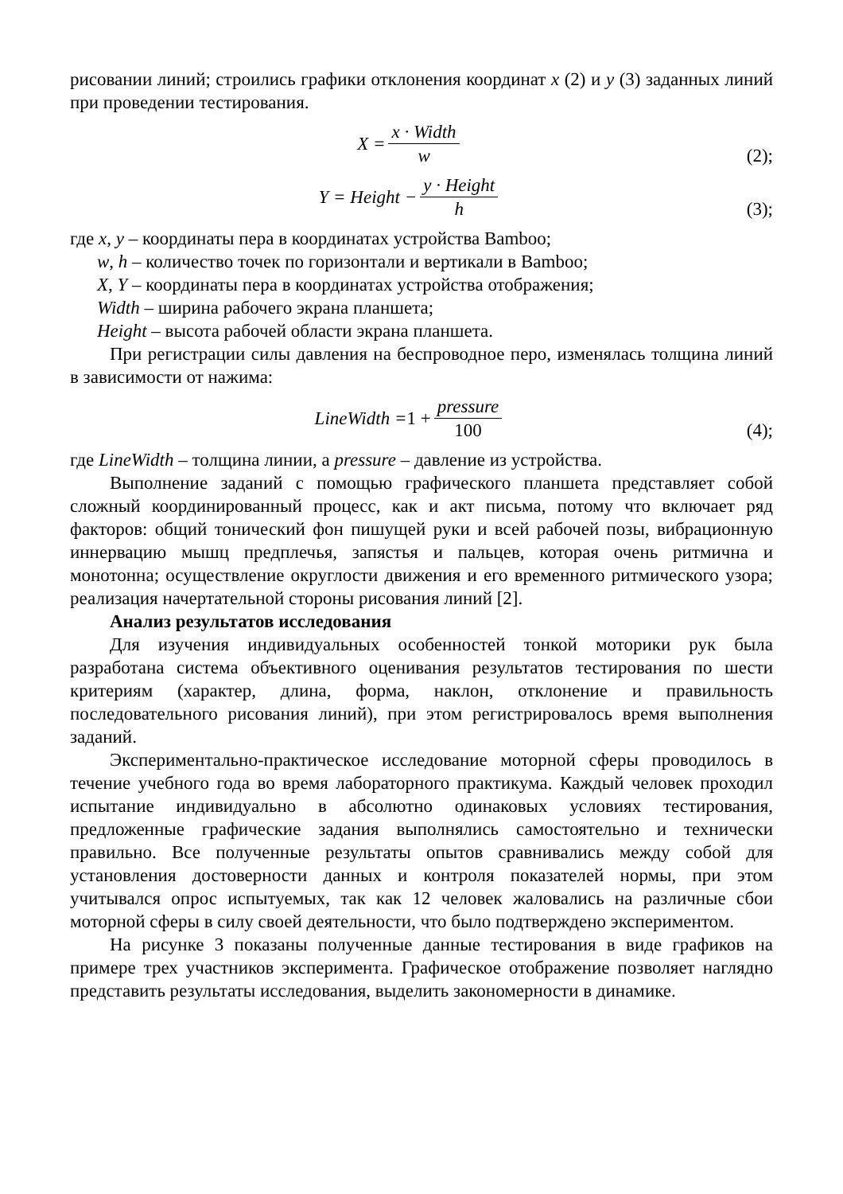рисовании линий; строились графики отклонения координат x (2) и y (3) заданных линий при проведении тестирования.
X = x · Width w
(2);
Y = Height − y · Height h
(3);
где x, y – координаты пера в координатах устройства Bamboo;
w, h – количество точек по горизонтали и вертикали в Bamboo;
X, Y – координаты пера в координатах устройства отображения;
Width – ширина рабочего экрана планшета;
Height – высота рабочей области экрана планшета.
При регистрации силы давления на беспроводное перо, изменялась толщина линий в зависимости от нажима:
LineWidth = 1 + pressure 100
(4);
где LineWidth – толщина линии, а pressure – давление из устройства.
Выполнение заданий с помощью графического планшета представляет собой сложный координированный процесс, как и акт письма, потому что включает ряд факторов: общий тонический фон пишущей руки и всей рабочей позы, вибрационную иннервацию мышц предплечья, запястья и пальцев, которая очень ритмична и монотонна; осуществление округлости движения и его временного ритмического узора; реализация начертательной стороны рисования линий [2].
Анализ результатов исследования
Для изучения индивидуальных особенностей тонкой моторики рук была разработана система объективного оценивания результатов тестирования по шести критериям (характер, длина, форма, наклон, отклонение и правильность последовательного рисования линий), при этом регистрировалось время выполнения заданий.
Экспериментально-практическое исследование моторной сферы проводилось в течение учебного года во время лабораторного практикума. Каждый человек проходил испытание индивидуально в абсолютно одинаковых условиях тестирования, предложенные графические задания выполнялись самостоятельно и технически правильно. Все полученные результаты опытов сравнивались между собой для установления достоверности данных и контроля показателей нормы, при этом учитывался опрос испытуемых, так как 12 человек жаловались на различные сбои моторной сферы в силу своей деятельности, что было подтверждено экспериментом.
На рисунке 3 показаны полученные данные тестирования в виде графиков на примере трех участников эксперимента. Графическое отображение позволяет наглядно представить результаты исследования, выделить закономерности в динамике.